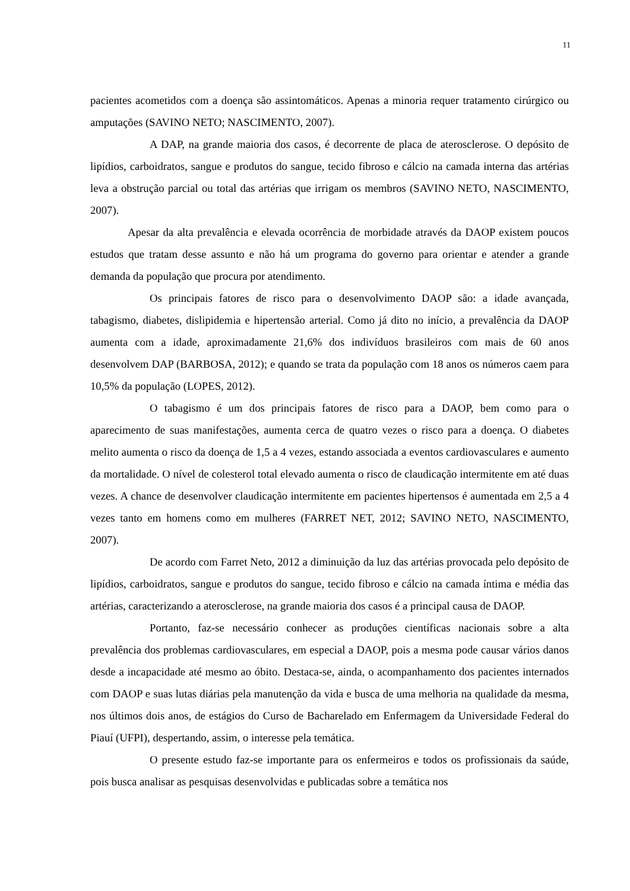11
pacientes acometidos com a doença são assintomáticos. Apenas a minoria requer tratamento cirúrgico ou amputações (SAVINO NETO; NASCIMENTO, 2007).
A DAP, na grande maioria dos casos, é decorrente de placa de aterosclerose. O depósito de lipídios, carboidratos, sangue e produtos do sangue, tecido fibroso e cálcio na camada interna das artérias leva a obstrução parcial ou total das artérias que irrigam os membros (SAVINO NETO, NASCIMENTO, 2007).
Apesar da alta prevalência e elevada ocorrência de morbidade através da DAOP existem poucos estudos que tratam desse assunto e não há um programa do governo para orientar e atender a grande demanda da população que procura por atendimento.
Os principais fatores de risco para o desenvolvimento DAOP são: a idade avançada, tabagismo, diabetes, dislipidemia e hipertensão arterial. Como já dito no início, a prevalência da DAOP aumenta com a idade, aproximadamente 21,6% dos indivíduos brasileiros com mais de 60 anos desenvolvem DAP (BARBOSA, 2012); e quando se trata da população com 18 anos os números caem para 10,5% da população (LOPES, 2012).
O tabagismo é um dos principais fatores de risco para a DAOP, bem como para o aparecimento de suas manifestações, aumenta cerca de quatro vezes o risco para a doença. O diabetes melito aumenta o risco da doença de 1,5 a 4 vezes, estando associada a eventos cardiovasculares e aumento da mortalidade. O nível de colesterol total elevado aumenta o risco de claudicação intermitente em até duas vezes. A chance de desenvolver claudicação intermitente em pacientes hipertensos é aumentada em 2,5 a 4 vezes tanto em homens como em mulheres (FARRET NET, 2012; SAVINO NETO, NASCIMENTO, 2007).
De acordo com Farret Neto, 2012 a diminuição da luz das artérias provocada pelo depósito de lipídios, carboidratos, sangue e produtos do sangue, tecido fibroso e cálcio na camada íntima e média das artérias, caracterizando a aterosclerose, na grande maioria dos casos é a principal causa de DAOP.
Portanto, faz-se necessário conhecer as produções científicas nacionais sobre a alta prevalência dos problemas cardiovasculares, em especial a DAOP, pois a mesma pode causar vários danos desde a incapacidade até mesmo ao óbito. Destaca-se, ainda, o acompanhamento dos pacientes internados com DAOP e suas lutas diárias pela manutenção da vida e busca de uma melhoria na qualidade da mesma, nos últimos dois anos, de estágios do Curso de Bacharelado em Enfermagem da Universidade Federal do Piauí (UFPI), despertando, assim, o interesse pela temática.
O presente estudo faz-se importante para os enfermeiros e todos os profissionais da saúde, pois busca analisar as pesquisas desenvolvidas e publicadas sobre a temática nos